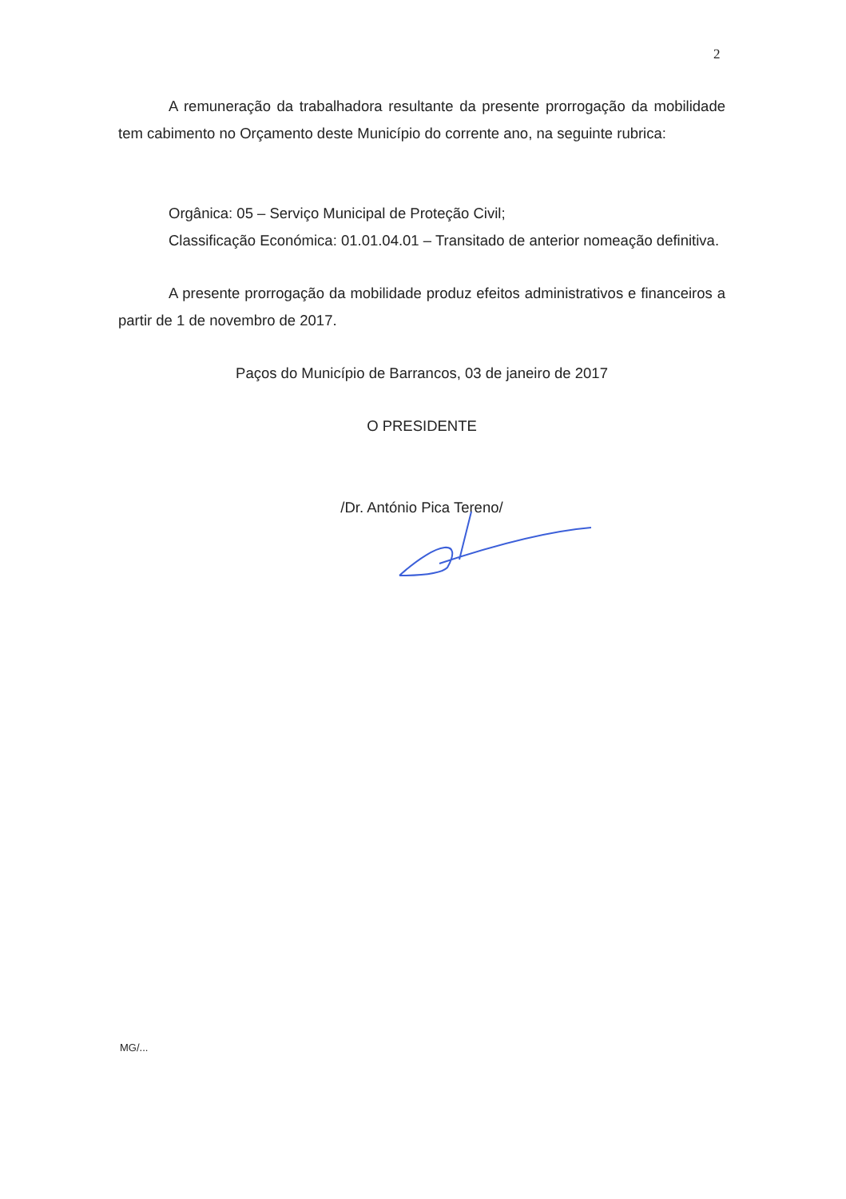2
A remuneração da trabalhadora resultante da presente prorrogação da mobilidade tem cabimento no Orçamento deste Município do corrente ano, na seguinte rubrica:
Orgânica: 05 – Serviço Municipal de Proteção Civil;
Classificação Económica: 01.01.04.01 – Transitado de anterior nomeação definitiva.
A presente prorrogação da mobilidade produz efeitos administrativos e financeiros a partir de 1 de novembro de 2017.
Paços do Município de Barrancos, 03 de janeiro de 2017
O PRESIDENTE
/Dr. António Pica Tereno/
MG/...